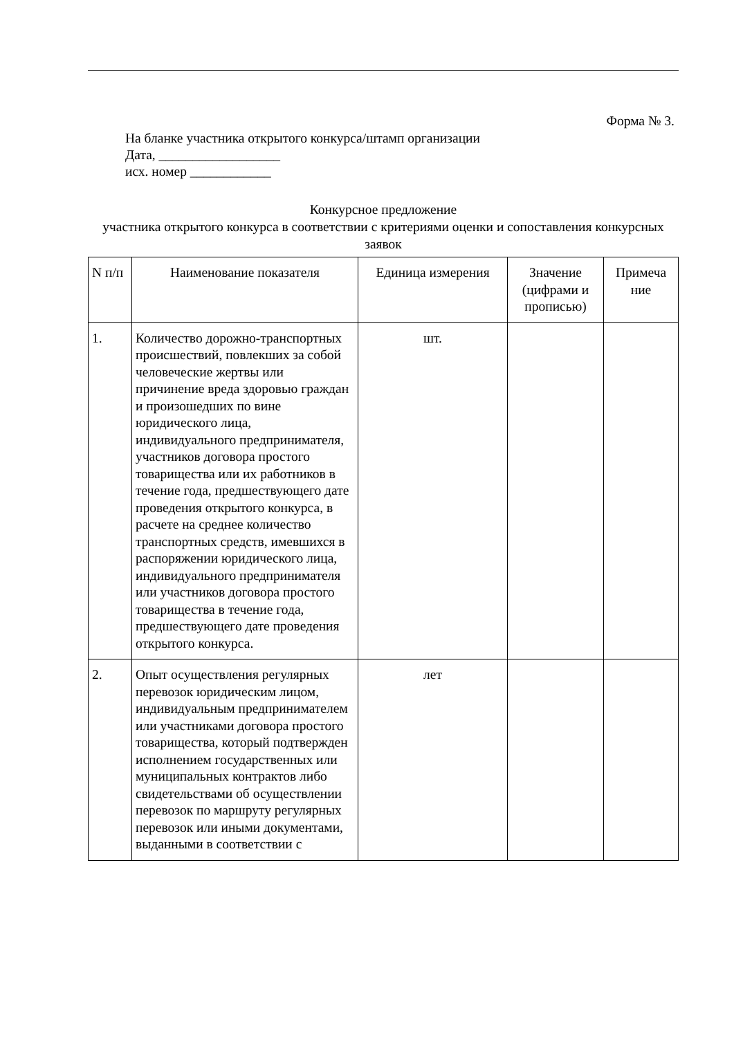Форма № 3.
На бланке участника открытого конкурса/штамп организации
Дата, __________________
исх. номер ____________
Конкурсное предложение
участника открытого конкурса в соответствии с критериями оценки и сопоставления конкурсных заявок
| N п/п | Наименование показателя | Единица измерения | Значение (цифрами и прописью) | Примеча ние |
| --- | --- | --- | --- | --- |
| 1. | Количество дорожно-транспортных происшествий, повлекших за собой человеческие жертвы или причинение вреда здоровью граждан и произошедших по вине юридического лица, индивидуального предпринимателя, участников договора простого товарищества или их работников в течение года, предшествующего дате проведения открытого конкурса, в расчете на среднее количество транспортных средств, имевшихся в распоряжении юридического лица, индивидуального предпринимателя или участников договора простого товарищества в течение года, предшествующего дате проведения открытого конкурса. | шт. | | |
| 2. | Опыт осуществления регулярных перевозок юридическим лицом, индивидуальным предпринимателем или участниками договора простого товарищества, который подтвержден исполнением государственных или муниципальных контрактов либо свидетельствами об осуществлении перевозок по маршруту регулярных перевозок или иными документами, выданными в соответствии с | лет | | |